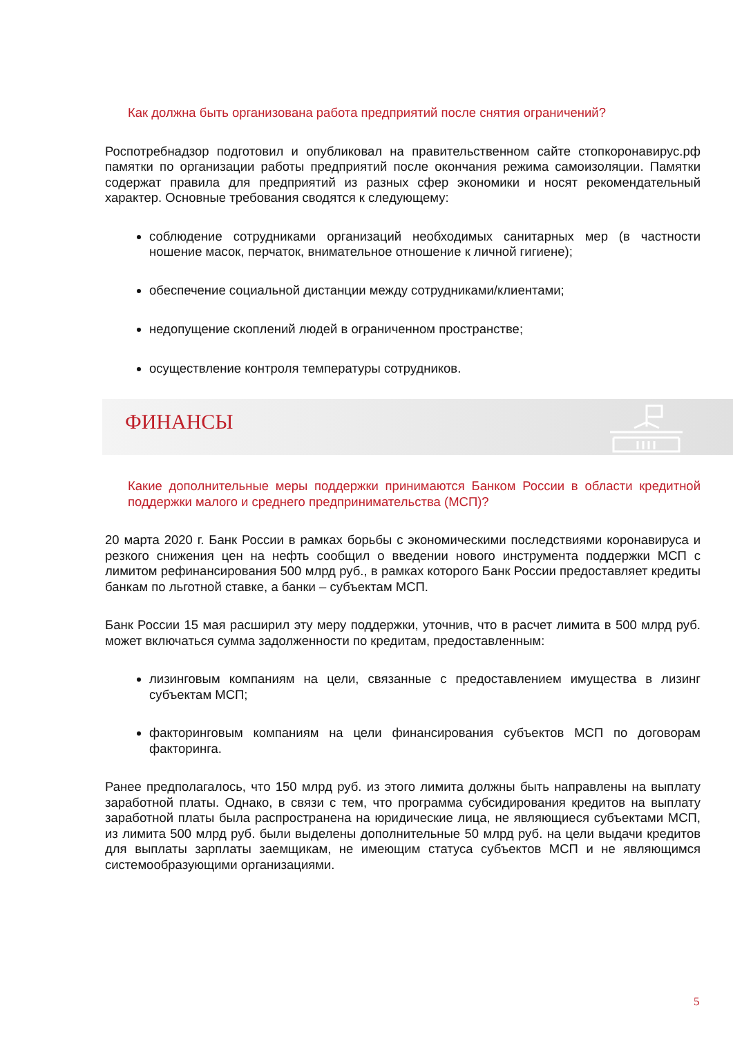Как должна быть организована работа предприятий после снятия ограничений?
Роспотребнадзор подготовил и опубликовал на правительственном сайте стопкоронавирус.рф памятки по организации работы предприятий после окончания режима самоизоляции. Памятки содержат правила для предприятий из разных сфер экономики и носят рекомендательный характер. Основные требования сводятся к следующему:
соблюдение сотрудниками организаций необходимых санитарных мер (в частности ношение масок, перчаток, внимательное отношение к личной гигиене);
обеспечение социальной дистанции между сотрудниками/клиентами;
недопущение скоплений людей в ограниченном пространстве;
осуществление контроля температуры сотрудников.
ФИНАНСЫ
Какие дополнительные меры поддержки принимаются Банком России в области кредитной поддержки малого и среднего предпринимательства (МСП)?
20 марта 2020 г. Банк России в рамках борьбы с экономическими последствиями коронавируса и резкого снижения цен на нефть сообщил о введении нового инструмента поддержки МСП с лимитом рефинансирования 500 млрд руб., в рамках которого Банк России предоставляет кредиты банкам по льготной ставке, а банки – субъектам МСП.
Банк России 15 мая расширил эту меру поддержки, уточнив, что в расчет лимита в 500 млрд руб. может включаться сумма задолженности по кредитам, предоставленным:
лизинговым компаниям на цели, связанные с предоставлением имущества в лизинг субъектам МСП;
факторинговым компаниям на цели финансирования субъектов МСП по договорам факторинга.
Ранее предполагалось, что 150 млрд руб. из этого лимита должны быть направлены на выплату заработной платы. Однако, в связи с тем, что программа субсидирования кредитов на выплату заработной платы была распространена на юридические лица, не являющиеся субъектами МСП, из лимита 500 млрд руб. были выделены дополнительные 50 млрд руб. на цели выдачи кредитов для выплаты зарплаты заемщикам, не имеющим статуса субъектов МСП и не являющимся системообразующими организациями.
5